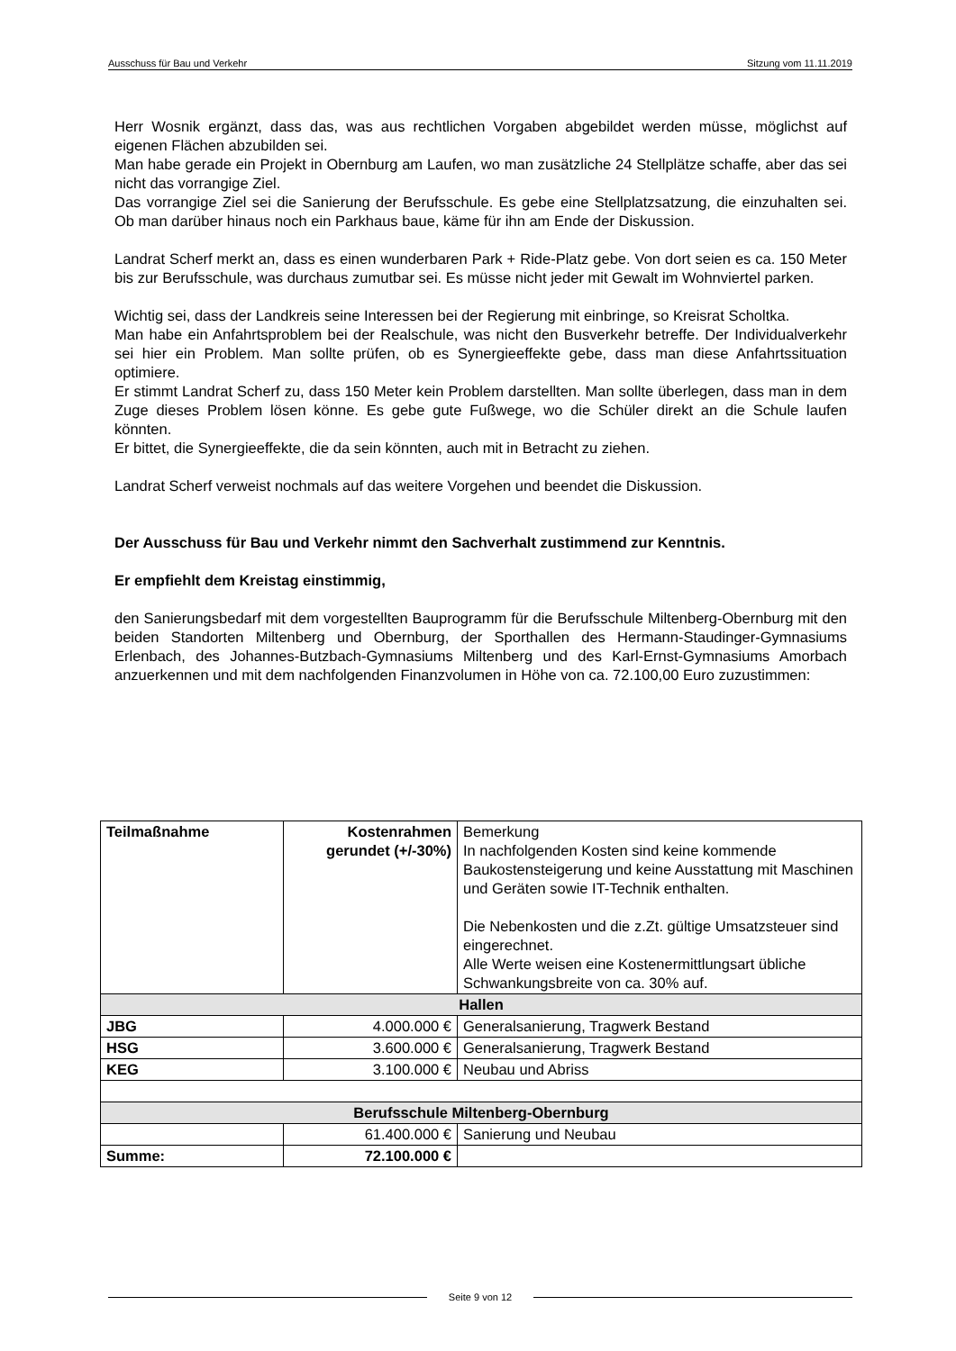Ausschuss für Bau und Verkehr Sitzung vom 11.11.2019
Herr Wosnik ergänzt, dass das, was aus rechtlichen Vorgaben abgebildet werden müsse, möglichst auf eigenen Flächen abzubilden sei.
Man habe gerade ein Projekt in Obernburg am Laufen, wo man zusätzliche 24 Stellplätze schaffe, aber das sei nicht das vorrangige Ziel.
Das vorrangige Ziel sei die Sanierung der Berufsschule. Es gebe eine Stellplatzsatzung, die einzuhalten sei. Ob man darüber hinaus noch ein Parkhaus baue, käme für ihn am Ende der Diskussion.
Landrat Scherf merkt an, dass es einen wunderbaren Park + Ride-Platz gebe. Von dort seien es ca. 150 Meter bis zur Berufsschule, was durchaus zumutbar sei. Es müsse nicht jeder mit Gewalt im Wohnviertel parken.
Wichtig sei, dass der Landkreis seine Interessen bei der Regierung mit einbringe, so Kreisrat Scholtka.
Man habe ein Anfahrtsproblem bei der Realschule, was nicht den Busverkehr betreffe. Der Individualverkehr sei hier ein Problem. Man sollte prüfen, ob es Synergieeffekte gebe, dass man diese Anfahrtssituation optimiere.
Er stimmt Landrat Scherf zu, dass 150 Meter kein Problem darstellten. Man sollte überlegen, dass man in dem Zuge dieses Problem lösen könne. Es gebe gute Fußwege, wo die Schüler direkt an die Schule laufen könnten.
Er bittet, die Synergieeffekte, die da sein könnten, auch mit in Betracht zu ziehen.
Landrat Scherf verweist nochmals auf das weitere Vorgehen und beendet die Diskussion.
Der Ausschuss für Bau und Verkehr nimmt den Sachverhalt zustimmend zur Kenntnis.
Er empfiehlt dem Kreistag einstimmig,
den Sanierungsbedarf mit dem vorgestellten Bauprogramm für die Berufsschule Miltenberg-Obernburg mit den beiden Standorten Miltenberg und Obernburg, der Sporthallen des Hermann-Staudinger-Gymnasiums Erlenbach, des Johannes-Butzbach-Gymnasiums Miltenberg und des Karl-Ernst-Gymnasiums Amorbach anzuerkennen und mit dem nachfolgenden Finanzvolumen in Höhe von ca. 72.100,00 Euro zuzustimmen:
| Teilmaßnahme | Kostenrahmen gerundet (+/-30%) | Bemerkung In nachfolgenden Kosten sind keine kommende Baukostensteigerung und keine Ausstattung mit Maschinen und Geräten sowie IT-Technik enthalten. Die Nebenkosten und die z.Zt. gültige Umsatzsteuer sind eingerechnet. Alle Werte weisen eine Kostenermittlungsart übliche Schwankungsbreite von ca. 30% auf. |
| Hallen | | |
| JBG | 4.000.000 € | Generalsanierung, Tragwerk Bestand |
| HSG | 3.600.000 € | Generalsanierung, Tragwerk Bestand |
| KEG | 3.100.000 € | Neubau und Abriss |
| Berufsschule Miltenberg-Obernburg | | |
| | 61.400.000 € | Sanierung und Neubau |
| Summe: | 72.100.000 € | |
Seite 9 von 12